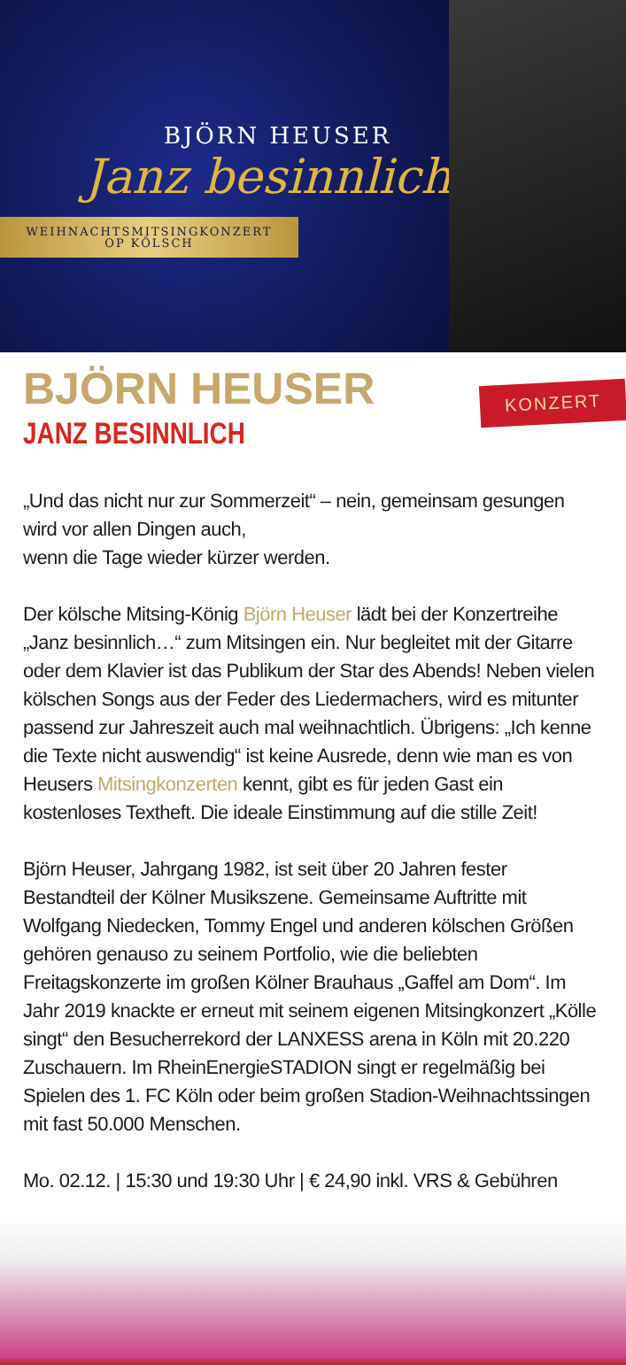BJÖRN HEUSER
Janz besinnlich
WEIHNACHTSMITSINGKONZERT
OP KÖLSCH
KONZERT
BJÖRN HEUSER
JANZ BESINNLICH
„Und das nicht nur zur Sommerzeit“ – nein, gemeinsam gesungen wird vor allen Dingen auch,
wenn die Tage wieder kürzer werden.
Der kölsche Mitsing-König Björn Heuser lädt bei der Konzertreihe „Janz besinnlich…“ zum Mitsingen ein. Nur begleitet mit der Gitarre oder dem Klavier ist das Publikum der Star des Abends! Neben vielen kölschen Songs aus der Feder des Liedermachers, wird es mitunter passend zur Jahreszeit auch mal weihnachtlich. Übrigens: „Ich kenne die Texte nicht auswendig“ ist keine Ausrede, denn wie man es von Heusers Mitsingkonzerten kennt, gibt es für jeden Gast ein kostenloses Textheft. Die ideale Einstimmung auf die stille Zeit!
Björn Heuser, Jahrgang 1982, ist seit über 20 Jahren fester Bestandteil der Kölner Musikszene. Gemeinsame Auftritte mit Wolfgang Niedecken, Tommy Engel und anderen kölschen Größen gehören genauso zu seinem Portfolio, wie die beliebten Freitagskonzerte im großen Kölner Brauhaus „Gaffel am Dom“. Im Jahr 2019 knackte er erneut mit seinem eigenen Mitsingkonzert „Kölle singt“ den Besucherrekord der LANXESS arena in Köln mit 20.220 Zuschauern. Im RheinEnergieSTADION singt er regelmäßig bei Spielen des 1. FC Köln oder beim großen Stadion-Weihnachtssingen mit fast 50.000 Menschen.
Mo. 02.12. | 15:30 und 19:30 Uhr | € 24,90 inkl. VRS & Gebühren